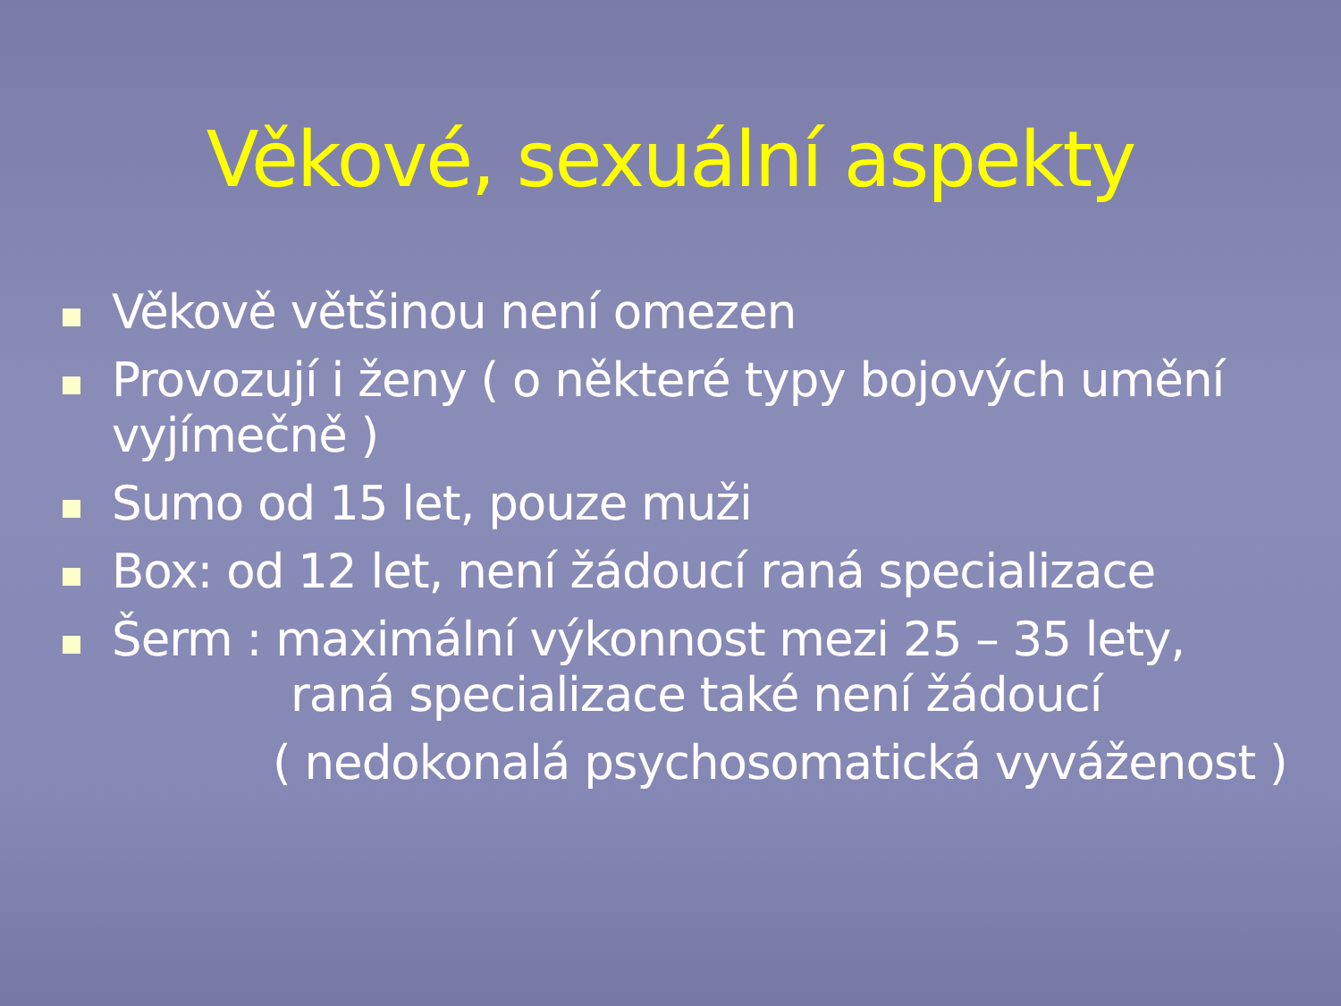Věkové, sexuální aspekty
Věkově většinou není omezen
Provozují i ženy ( o některé typy bojových umění vyjímečně )
Sumo od 15 let, pouze muži
Box: od 12 let, není žádoucí raná specializace
Šerm : maximální výkonnost mezi 25 – 35 lety,
raná specializace také není žádoucí
( nedokonalá psychosomatická vyváženost )